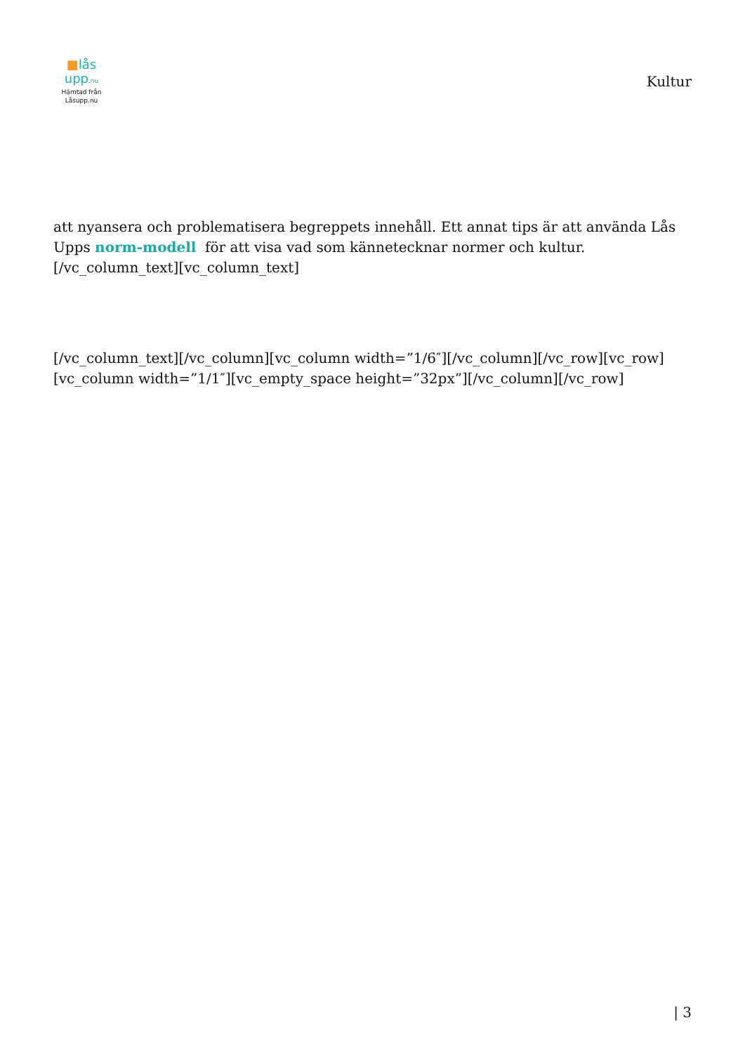■lås upp.nu
Hämtad från
Låsupp.nu
Kultur
att nyansera och problematisera begreppets innehåll. Ett annat tips är att använda Lås Upps norm-modell för att visa vad som kännetecknar normer och kultur.[/vc_column_text][vc_column_text]
[/vc_column_text][/vc_column][vc_column width=”1/6″][/vc_column][/vc_row][vc_row][vc_column width=”1/1″][vc_empty_space height=”32px”][/vc_column][/vc_row]
| 3